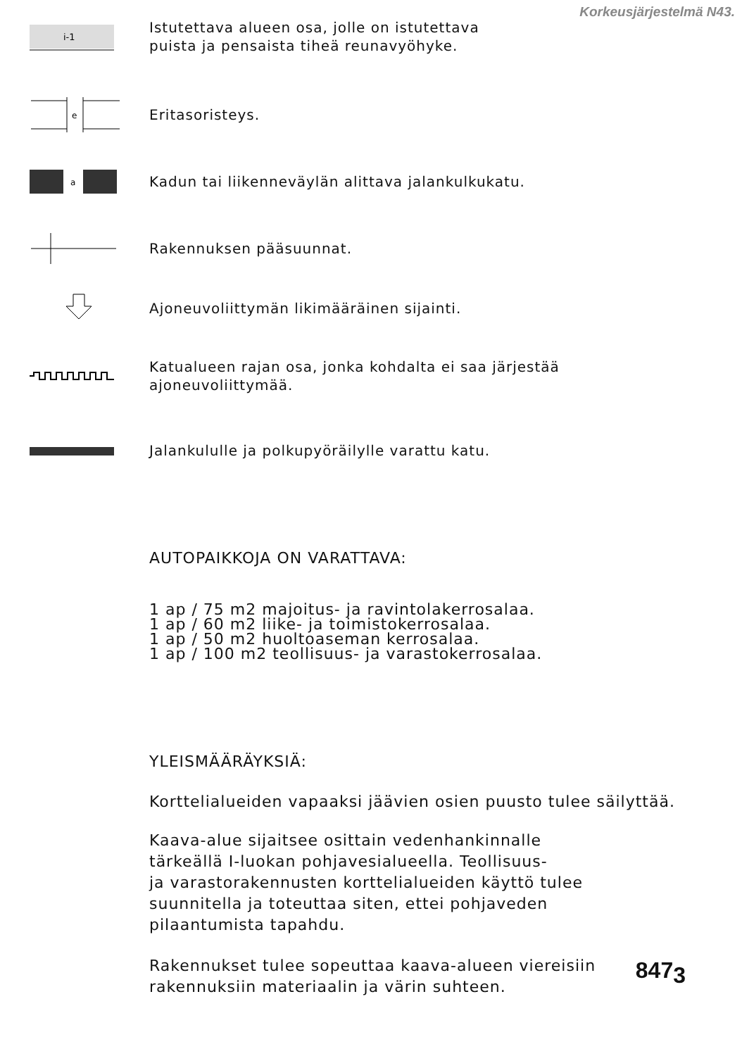Korkeusjärjestelmä N43.
i-1
Istutettava alueen osa, jolle on istutettava
puista ja pensaista tiheä reunavyöhyke.
e
Eritasoristeys.
a
Kadun tai liikenneväylän alittava jalankulkukatu.
Rakennuksen pääsuunnat.
Ajoneuvoliittymän likimääräinen sijainti.
Katualueen rajan osa, jonka kohdalta ei saa järjestää
ajoneuvoliittymää.
Jalankululle ja polkupyöräilylle varattu katu.
AUTOPAIKKOJA ON VARATTAVA:
1 ap / 75 m2 majoitus- ja ravintolakerrosalaa.
1 ap / 60 m2 liike- ja toimistokerrosalaa.
1 ap / 50 m2 huoltoaseman kerrosalaa.
1 ap / 100 m2 teollisuus- ja varastokerrosalaa.
YLEISMÄÄRÄYKSIÄ:
Korttelialueiden vapaaksi jäävien osien puusto tulee säilyttää.
Kaava-alue sijaitsee osittain vedenhankinnalle
tärkeällä I-luokan pohjavesialueella. Teollisuus-
ja varastorakennusten korttelialueiden käyttö tulee
suunnitella ja toteuttaa siten, ettei pohjaveden
pilaantumista tapahdu.
Rakennukset tulee sopeuttaa kaava-alueen viereisiin
rakennuksiin materiaalin ja värin suhteen.
847<sub>3</sub>